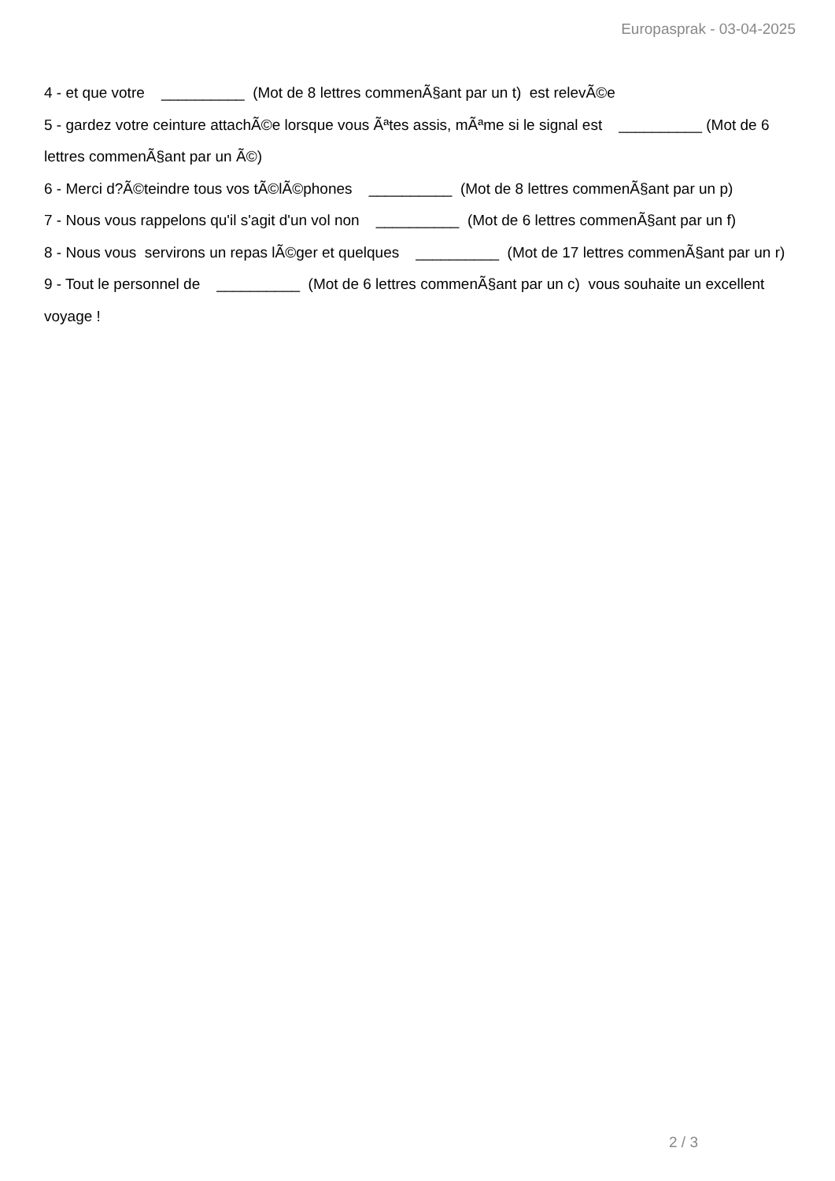Europasprak - 03-04-2025
4 - et que votre __________ (Mot de 8 lettres commenÃ§ant par un t) est relevÃ©e
5 - gardez votre ceinture attachÃ©e lorsque vous Ãªtes assis, mÃªme si le signal est __________ (Mot de 6 lettres commenÃ§ant par un Ã©)
6 - Merci d?Ã©teindre tous vos tÃ©lÃ©phones __________ (Mot de 8 lettres commenÃ§ant par un p)
7 - Nous vous rappelons qu'il s'agit d'un vol non __________ (Mot de 6 lettres commenÃ§ant par un f)
8 - Nous vous servirons un repas lÃ©ger et quelques __________ (Mot de 17 lettres commenÃ§ant par un r)
9 - Tout le personnel de __________ (Mot de 6 lettres commenÃ§ant par un c) vous souhaite un excellent voyage !
2 / 3